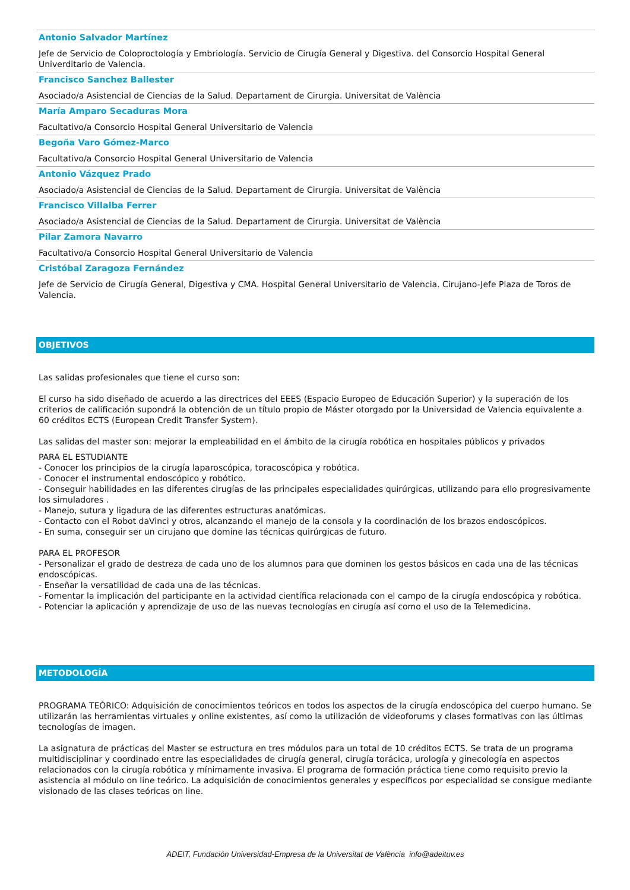Antonio Salvador Martínez
Jefe de Servicio de Coloproctología y Embriología. Servicio de Cirugía General y Digestiva. del Consorcio Hospital General Univerditario de Valencia.
Francisco Sanchez Ballester
Asociado/a Asistencial de Ciencias de la Salud. Departament de Cirurgia. Universitat de València
María Amparo Secaduras Mora
Facultativo/a Consorcio Hospital General Universitario de Valencia
Begoña Varo Gómez-Marco
Facultativo/a Consorcio Hospital General Universitario de Valencia
Antonio Vázquez Prado
Asociado/a Asistencial de Ciencias de la Salud. Departament de Cirurgia. Universitat de València
Francisco Villalba Ferrer
Asociado/a Asistencial de Ciencias de la Salud. Departament de Cirurgia. Universitat de València
Pilar Zamora Navarro
Facultativo/a Consorcio Hospital General Universitario de Valencia
Cristóbal Zaragoza Fernández
Jefe de Servicio de Cirugía General, Digestiva y CMA. Hospital General Universitario de Valencia. Cirujano-Jefe Plaza de Toros de Valencia.
OBJETIVOS
Las salidas profesionales que tiene el curso son:
El curso ha sido diseñado de acuerdo a las directrices del EEES (Espacio Europeo de Educación Superior) y la superación de los criterios de calificación supondrá la obtención de un título propio de Máster otorgado por la Universidad de Valencia equivalente a 60 créditos ECTS (European Credit Transfer System).
Las salidas del master son: mejorar la empleabilidad en el ámbito de la cirugía robótica en hospitales públicos y privados
PARA EL ESTUDIANTE
- Conocer los principios de la cirugía laparoscópica, toracoscópica y robótica.
- Conocer el instrumental endoscópico y robótico.
- Conseguir habilidades en las diferentes cirugías de las principales especialidades quirúrgicas, utilizando para ello progresivamente los simuladores .
- Manejo, sutura y ligadura de las diferentes estructuras anatómicas.
- Contacto con el Robot daVinci y otros, alcanzando el manejo de la consola y la coordinación de los brazos endoscópicos.
- En suma, conseguir ser un cirujano que domine las técnicas quirúrgicas de futuro.
PARA EL PROFESOR
- Personalizar el grado de destreza de cada uno de los alumnos para que dominen los gestos básicos en cada una de las técnicas endoscópicas.
- Enseñar la versatilidad de cada una de las técnicas.
- Fomentar la implicación del participante en la actividad científica relacionada con el campo de la cirugía endoscópica y robótica.
- Potenciar la aplicación y aprendizaje de uso de las nuevas tecnologías en cirugía así como el uso de la Telemedicina.
METODOLOGÍA
PROGRAMA TEÓRICO: Adquisición de conocimientos teóricos en todos los aspectos de la cirugía endoscópica del cuerpo humano. Se utilizarán las herramientas virtuales y online existentes, así como la utilización de videoforums y clases formativas con las últimas tecnologías de imagen.
La asignatura de prácticas del Master se estructura en tres módulos para un total de 10 créditos ECTS. Se trata de un programa multidisciplinar y coordinado entre las especialidades de cirugía general, cirugía torácica, urología y ginecología en aspectos relacionados con la cirugía robótica y mínimamente invasiva. El programa de formación práctica tiene como requisito previo la asistencia al módulo on line teórico. La adquisición de conocimientos generales y específicos por especialidad se consigue mediante visionado de las clases teóricas on line.
ADEIT, Fundación Universidad-Empresa de la Universitat de València info@adeituv.es